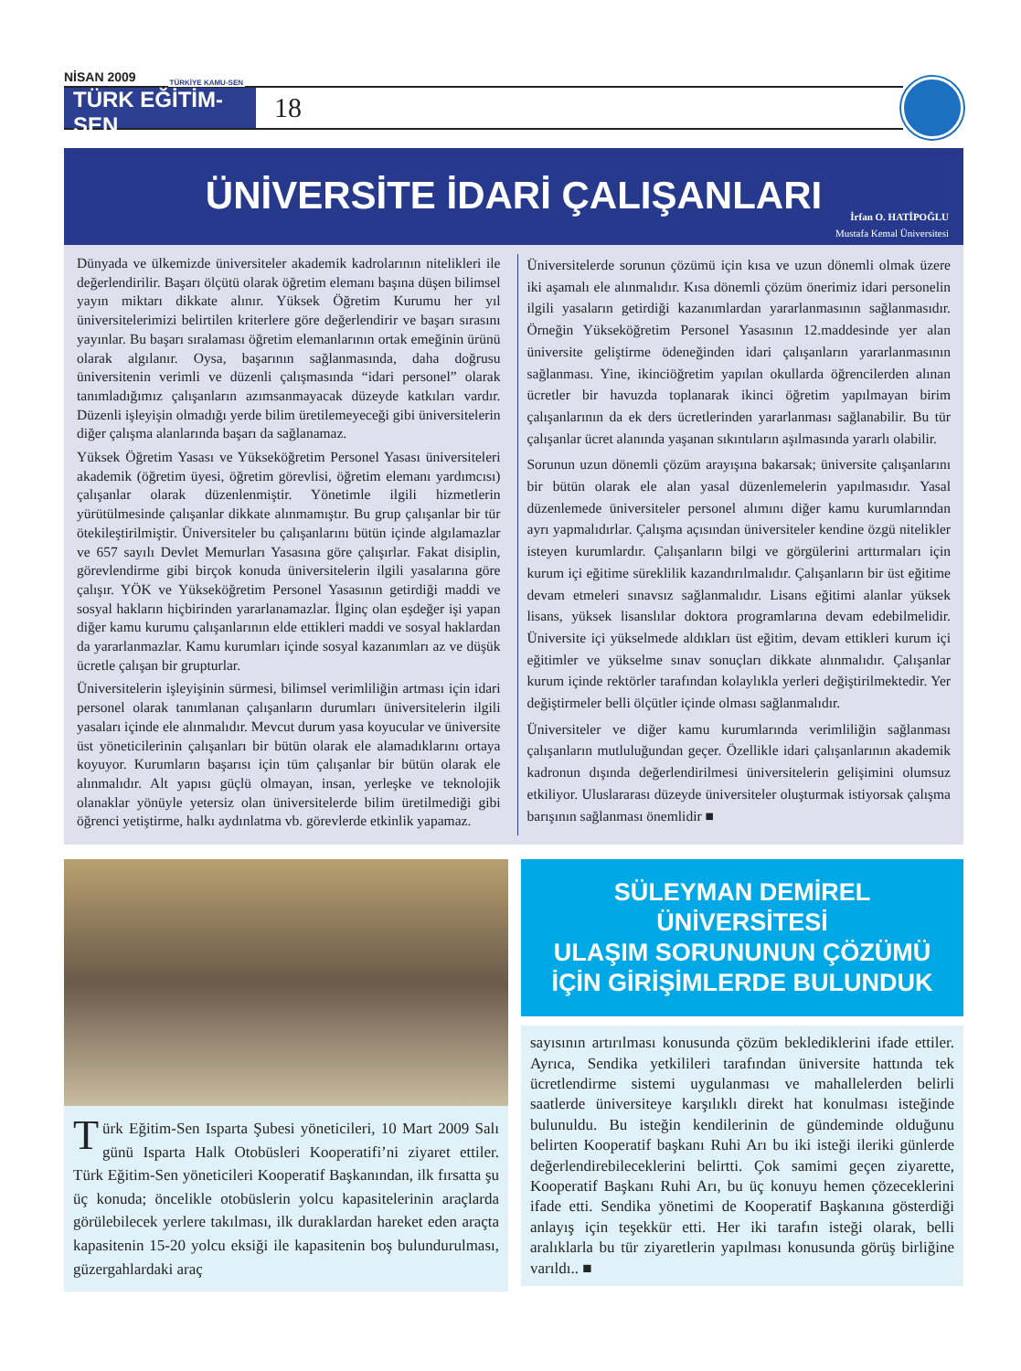NİSAN 2009
TÜRKİYE KAMU-SEN
TÜRK EĞİTİM-SEN
18
ÜNİVERSİTE İDARİ ÇALIŞANLARI
İrfan O. HATİPOĞLU
Mustafa Kemal Üniversitesi
Dünyada ve ülkemizde üniversiteler akademik kadrolarının nitelikleri ile değerlendirilir. Başarı ölçütü olarak öğretim elemanı başına düşen bilimsel yayın miktarı dikkate alınır. Yüksek Öğretim Kurumu her yıl üniversitelerimizi belirtilen kriterlere göre değerlendirir ve başarı sırasını yayınlar. Bu başarı sıralaması öğretim elemanlarının ortak emeğinin ürünü olarak algılanır. Oysa, başarının sağlanmasında, daha doğrusu üniversitenin verimli ve düzenli çalışmasında “idari personel” olarak tanımladığımız çalışanların azımsanmayacak düzeyde katkıları vardır. Düzenli işleyişin olmadığı yerde bilim üretilemeyeceği gibi üniversitelerin diğer çalışma alanlarında başarı da sağlanamaz.
Yüksek Öğretim Yasası ve Yükseköğretim Personel Yasası üniversiteleri akademik (öğretim üyesi, öğretim görevlisi, öğretim elemanı yardımcısı) çalışanlar olarak düzenlenmiştir. Yönetimle ilgili hizmetlerin yürütülmesinde çalışanlar dikkate alınmamıştır. Bu grup çalışanlar bir tür ötekileştirilmiştir. Üniversiteler bu çalışanlarını bütün içinde algılamazlar ve 657 sayılı Devlet Memurları Yasasına göre çalışırlar. Fakat disiplin, görevlendirme gibi birçok konuda üniversitelerin ilgili yasalarına göre çalışır. YÖK ve Yükseköğretim Personel Yasasının getirdiği maddi ve sosyal hakların hiçbirinden yararlanamazlar. İlginç olan eşdeğer işi yapan diğer kamu kurumu çalışanlarının elde ettikleri maddi ve sosyal haklardan da yararlanmazlar. Kamu kurumları içinde sosyal kazanımları az ve düşük ücretle çalışan bir grupturlar.
Üniversitelerin işleyişinin sürmesi, bilimsel verimliliğin artması için idari personel olarak tanımlanan çalışanların durumları üniversitelerin ilgili yasaları içinde ele alınmalıdır. Mevcut durum yasa koyucular ve üniversite üst yöneticilerinin çalışanları bir bütün olarak ele alamadıklarını ortaya koyuyor. Kurumların başarısı için tüm çalışanlar bir bütün olarak ele alınmalıdır. Alt yapısı güçlü olmayan, insan, yerleşke ve teknolojik olanaklar yönüyle yetersiz olan üniversitelerde bilim üretilmediği gibi öğrenci yetiştirme, halkı aydınlatma vb. görevlerde etkinlik yapamaz.
Üniversitelerde sorunun çözümü için kısa ve uzun dönemli olmak üzere iki aşamalı ele alınmalıdır. Kısa dönemli çözüm önerimiz idari personelin ilgili yasaların getirdiği kazanımlardan yararlanmasının sağlanmasıdır. Örneğin Yükseköğretim Personel Yasasının 12.maddesinde yer alan üniversite geliştirme ödeneğinden idari çalışanların yararlanmasının sağlanması. Yine, ikinciöğretim yapılan okullarda öğrencilerden alınan ücretler bir havuzda toplanarak ikinci öğretim yapılmayan birim çalışanlarının da ek ders ücretlerinden yararlanması sağlanabilir. Bu tür çalışanlar ücret alanında yaşanan sıkıntıların aşılmasında yararlı olabilir.
Sorunun uzun dönemli çözüm arayışına bakarsak; üniversite çalışanlarını bir bütün olarak ele alan yasal düzenlemelerin yapılmasıdır. Yasal düzenlemede üniversiteler personel alımını diğer kamu kurumlarından ayrı yapmalıdırlar. Çalışma açısından üniversiteler kendine özgü nitelikler isteyen kurumlardır. Çalışanların bilgi ve görgülerini arttırmaları için kurum içi eğitime süreklilik kazandırılmalıdır. Çalışanların bir üst eğitime devam etmeleri sınavsız sağlanmalıdır. Lisans eğitimi alanlar yüksek lisans, yüksek lisanslılar doktora programlarına devam edebilmelidir. Üniversite içi yükselmede aldıkları üst eğitim, devam ettikleri kurum içi eğitimler ve yükselme sınav sonuçları dikkate alınmalıdır. Çalışanlar kurum içinde rektörler tarafından kolaylıkla yerleri değiştirilmektedir. Yer değiştirmeler belli ölçütler içinde olması sağlanmalıdır.
Üniversiteler ve diğer kamu kurumlarında verimliliğin sağlanması çalışanların mutluluğundan geçer. Özellikle idari çalışanlarının akademik kadronun dışında değerlendirilmesi üniversitelerin gelişimini olumsuz etkiliyor. Uluslararası düzeyde üniversiteler oluşturmak istiyorsak çalışma barışının sağlanması önemlidir ■
Türk Eğitim-Sen Isparta Şubesi yöneticileri, 10 Mart 2009 Salı günü Isparta Halk Otobüsleri Kooperatifi’ni ziyaret ettiler. Türk Eğitim-Sen yöneticileri Kooperatif Başkanından, ilk fırsatta şu üç konuda; öncelikle otobüslerin yolcu kapasitelerinin araçlarda görülebilecek yerlere takılması, ilk duraklardan hareket eden araçta kapasitenin 15-20 yolcu eksiği ile kapasitenin boş bulundurulması, güzergahlardaki araç
SÜLEYMAN DEMİREL
ÜNİVERSİTESİ
ULAŞIM SORUNUNUN ÇÖZÜMÜ
İÇİN GİRİŞİMLERDE BULUNDUK
sayısının artırılması konusunda çözüm beklediklerini ifade ettiler. Ayrıca, Sendika yetkilileri tarafından üniversite hattında tek ücretlendirme sistemi uygulanması ve mahallelerden belirli saatlerde üniversiteye karşılıklı direkt hat konulması isteğinde bulunuldu. Bu isteğin kendilerinin de gündeminde olduğunu belirten Kooperatif başkanı Ruhi Arı bu iki isteği ileriki günlerde değerlendirebileceklerini belirtti. Çok samimi geçen ziyarette, Kooperatif Başkanı Ruhi Arı, bu üç konuyu hemen çözeceklerini ifade etti. Sendika yönetimi de Kooperatif Başkanına gösterdiği anlayış için teşekkür etti. Her iki tarafın isteği olarak, belli aralıklarla bu tür ziyaretlerin yapılması konusunda görüş birliğine varıldı.. ■